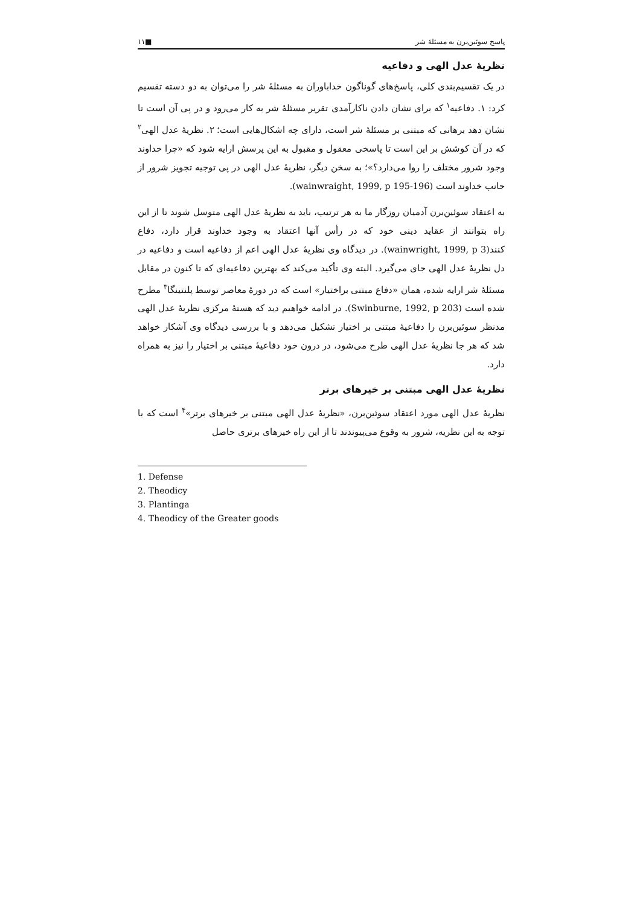پاسخ سوئین‌برن به مسئلهٔ شر ■۱۱
نظریهٔ عدل الهی و دفاعیه
در یک تقسیم‌بندی کلی، پاسخ‌های گوناگون خداباوران به مسئلهٔ شر را می‌توان به دو دسته تقسیم کرد: ۱. دفاعیه<sup>۱</sup> که برای نشان دادن ناکارآمدی تقریر مسئلهٔ شر به کار می‌رود و در پی آن است تا نشان دهد برهانی که مبتنی بر مسئلهٔ شر است، دارای چه اشکال‌هایی است؛ ۲. نظریهٔ عدل الهی<sup>۲</sup> که در آن کوشش بر این است تا پاسخی معقول و مقبول به این پرسش ارایه شود که «چرا خداوند وجود شرور مختلف را روا می‌دارد؟»؛ به سخن دیگر، نظریهٔ عدل الهی در پی توجیه تجویز شرور از جانب خداوند است (wainwraight, 1999, p 195-196).
به اعتقاد سوئین‌برن آدمیان روزگار ما به هر ترتیب، باید به نظریهٔ عدل الهی متوسل شوند تا از این راه بتوانند از عقاید دینی خود که در رأس آنها اعتقاد به وجود خداوند قرار دارد، دفاع کنند(wainwright, 1999, p 3). در دیدگاه وی نظریهٔ عدل الهی اعم از دفاعیه است و دفاعیه در دل نظریهٔ عدل الهی جای می‌گیرد. البته وی تأکید می‌کند که بهترین دفاعیه‌ای که تا کنون در مقابل مسئلهٔ شر ارایه شده، همان «دفاع مبتنی براختیار» است که در دورهٔ معاصر توسط پلنتینگا<sup>۳</sup> مطرح شده است (Swinburne, 1992, p 203). در ادامه خواهیم دید که هستهٔ مرکزی نظریهٔ عدل الهی مدنظر سوئین‌برن را دفاعیهٔ مبتنی بر اختیار تشکیل می‌دهد و با بررسی دیدگاه وی آشکار خواهد شد که هر جا نظریهٔ عدل الهی طرح می‌شود، در درون خود دفاعیهٔ مبتنی بر اختیار را نیز به همراه دارد.
نظریهٔ عدل الهی مبتنی بر خیرهای برتر
نظریهٔ عدل الهی مورد اعتقاد سوئین‌برن، «نظریهٔ عدل الهی مبتنی بر خیرهای برتر»<sup>۴</sup> است که با توجه به این نظریه، شرور به وقوع می‌پیوندند تا از این راه خیرهای برتری حاصل
1. Defense
2. Theodicy
3. Plantinga
4. Theodicy of the Greater goods